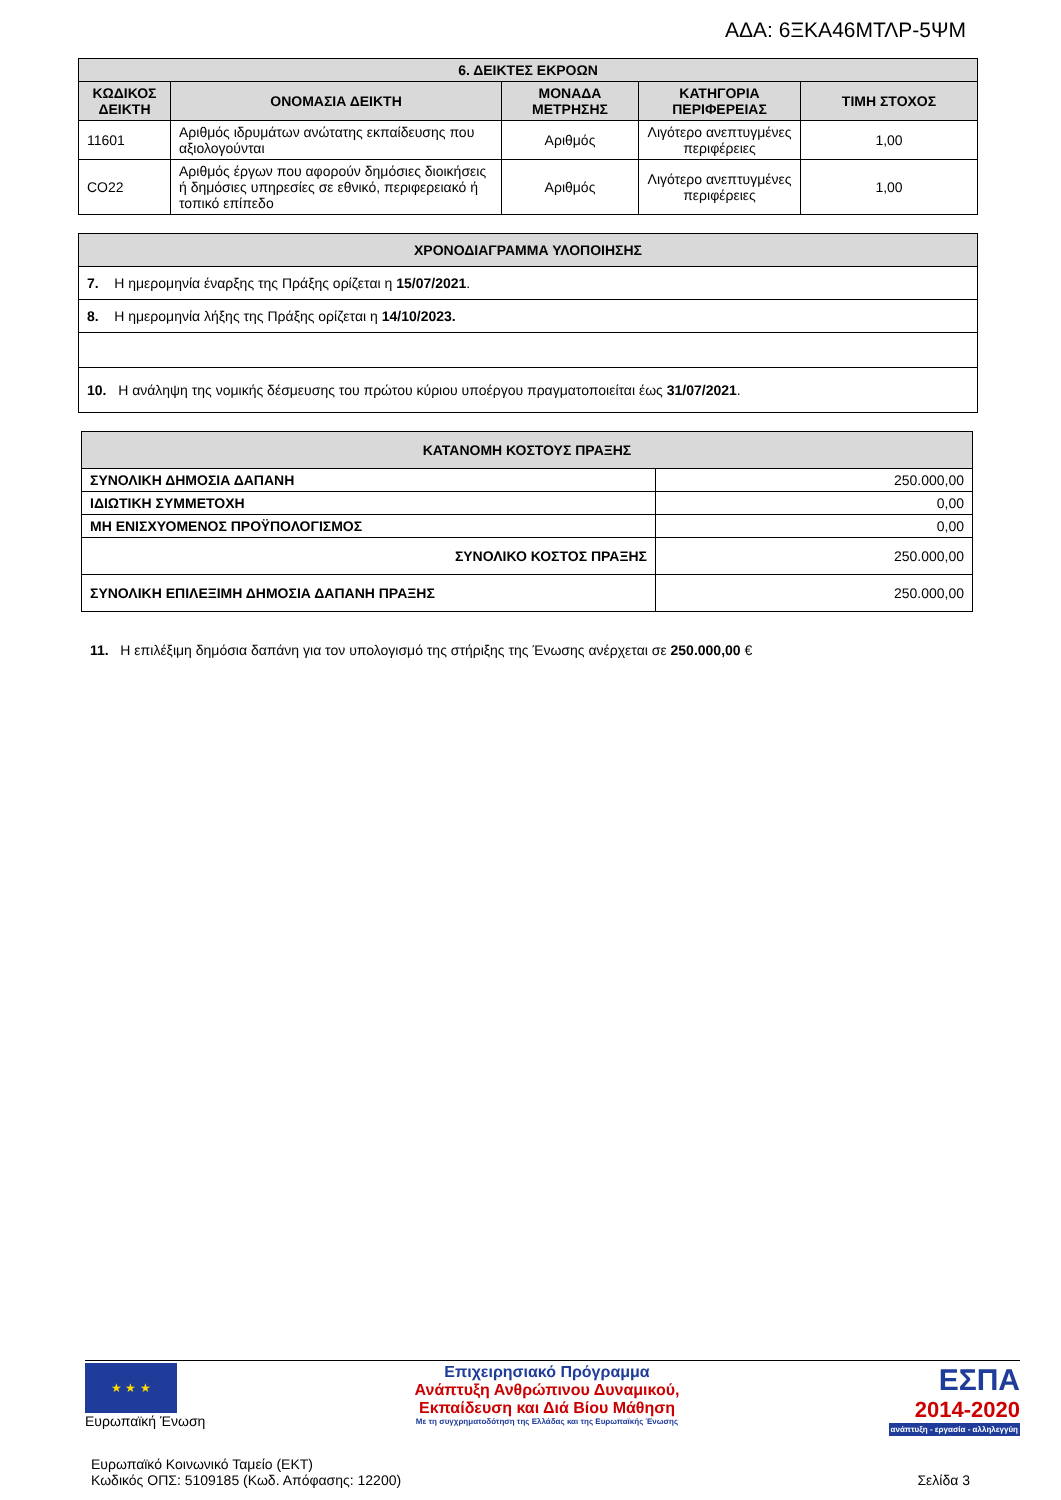ΑΔΑ: 6ΞΚΑ46ΜΤΛΡ-5ΨΜ
| 6. ΔΕΙΚΤΕΣ ΕΚΡΟΩΝ | | | | |
| --- | --- | --- | --- | --- |
| ΚΩΔΙΚΟΣ ΔΕΙΚΤΗ | ΟΝΟΜΑΣΙΑ ΔΕΙΚΤΗ | ΜΟΝΑΔΑ ΜΕΤΡΗΣΗΣ | ΚΑΤΗΓΟΡΙΑ ΠΕΡΙΦΕΡΕΙΑΣ | ΤΙΜΗ ΣΤΟΧΟΣ |
| 11601 | Αριθμός ιδρυμάτων ανώτατης εκπαίδευσης που αξιολογούνται | Αριθμός | Λιγότερο ανεπτυγμένες περιφέρειες | 1,00 |
| CO22 | Αριθμός έργων που αφορούν δημόσιες διοικήσεις ή δημόσιες υπηρεσίες σε εθνικό, περιφερειακό ή τοπικό επίπεδο | Αριθμός | Λιγότερο ανεπτυγμένες περιφέρειες | 1,00 |
| ΧΡΟΝΟΔΙΑΓΡΑΜΜΑ ΥΛΟΠΟΙΗΣΗΣ |
| --- |
| 7. Η ημερομηνία έναρξης της Πράξης ορίζεται η 15/07/2021 . |
| 8. Η ημερομηνία λήξης της Πράξης ορίζεται η 14/10/2023. |
| 10. Η ανάληψη της νομικής δέσμευσης του πρώτου κύριου υποέργου πραγματοποιείται έως 31/07/2021 . |
| ΚΑΤΑΝΟΜΗ ΚΟΣΤΟΥΣ ΠΡΑΞΗΣ | |
| --- | --- |
| ΣΥΝΟΛΙΚΗ ΔΗΜΟΣΙΑ ΔΑΠΑΝΗ | 250.000,00 |
| ΙΔΙΩΤΙΚΗ ΣΥΜΜΕΤΟΧΗ | 0,00 |
| ΜΗ ΕΝΙΣΧΥΟΜΕΝΟΣ ΠΡΟΫΠΟΛΟΓΙΣΜΟΣ | 0,00 |
| ΣΥΝΟΛΙΚΟ ΚΟΣΤΟΣ ΠΡΑΞΗΣ | 250.000,00 |
| ΣΥΝΟΛΙΚΗ ΕΠΙΛΕΞΙΜΗ ΔΗΜΟΣΙΑ ΔΑΠΑΝΗ ΠΡΑΞΗΣ | 250.000,00 |
11. Η επιλέξιμη δημόσια δαπάνη για τον υπολογισμό της στήριξης της Ένωσης ανέρχεται σε 250.000,00 €
★ ★ ★
Ευρωπαϊκή Ένωση
Επιχειρησιακό Πρόγραμμα
Ανάπτυξη Ανθρώπινου Δυναμικού,
Εκπαίδευση και Διά Βίου Μάθηση
Με τη συγχρηματοδότηση της Ελλάδας και της Ευρωπαϊκής Ένωσης
ΕΣΠΑ
2014-2020
ανάπτυξη - εργασία - αλληλεγγύη
Ευρωπαϊκό Κοινωνικό Ταμείο (ΕΚΤ)
Κωδικός ΟΠΣ: 5109185 (Κωδ. Απόφασης: 12200)
Σελίδα 3